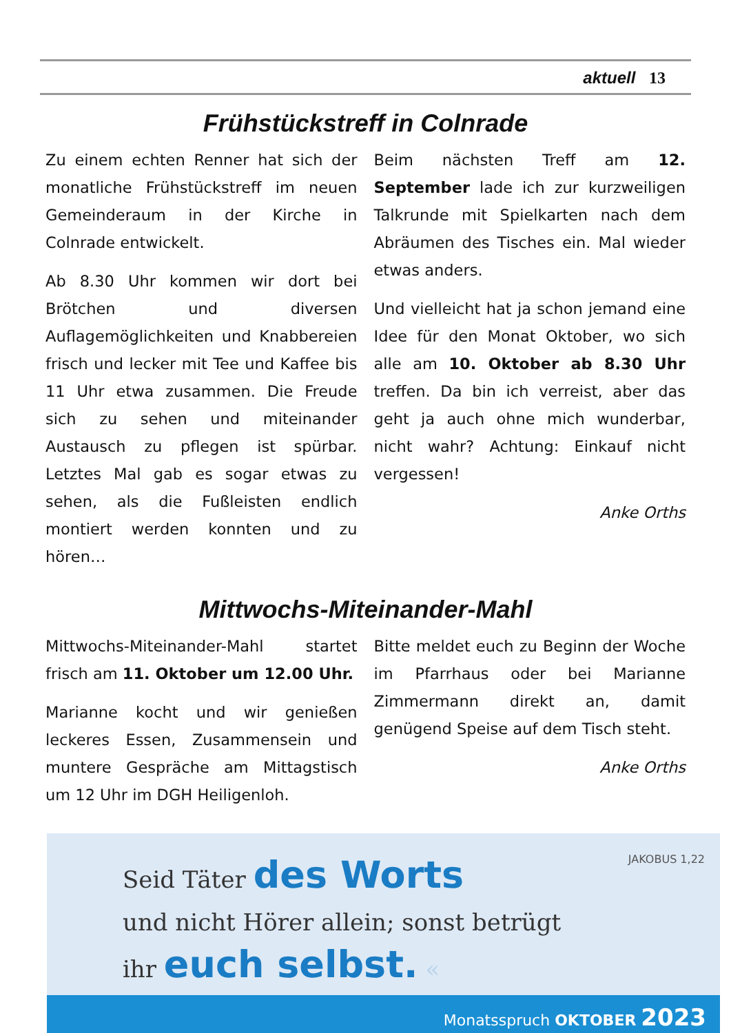aktuell 13
Frühstückstreff in Colnrade
Zu einem echten Renner hat sich der monatliche Frühstückstreff im neuen Gemeinderaum in der Kirche in Colnrade entwickelt.
Ab 8.30 Uhr kommen wir dort bei Brötchen und diversen Auflagemöglichkeiten und Knabbereien frisch und lecker mit Tee und Kaffee bis 11 Uhr etwa zusammen. Die Freude sich zu sehen und miteinander Austausch zu pflegen ist spürbar. Letztes Mal gab es sogar etwas zu sehen, als die Fußleisten endlich montiert werden konnten und zu hören…
Beim nächsten Treff am 12. September lade ich zur kurzweiligen Talkrunde mit Spielkarten nach dem Abräumen des Tisches ein. Mal wieder etwas anders.
Und vielleicht hat ja schon jemand eine Idee für den Monat Oktober, wo sich alle am 10. Oktober ab 8.30 Uhr treffen. Da bin ich verreist, aber das geht ja auch ohne mich wunderbar, nicht wahr? Achtung: Einkauf nicht vergessen!
Anke Orths
Mittwochs-Miteinander-Mahl
Mittwochs-Miteinander-Mahl startet frisch am 11. Oktober um 12.00 Uhr.
Marianne kocht und wir genießen leckeres Essen, Zusammensein und muntere Gespräche am Mittagstisch um 12 Uhr im DGH Heiligenloh.
Bitte meldet euch zu Beginn der Woche im Pfarrhaus oder bei Marianne Zimmermann direkt an, damit genügend Speise auf dem Tisch steht.
Anke Orths
JAKOBUS 1,22
Seid Täter des Worts
und nicht Hörer allein; sonst betrügt
ihr euch selbst. «
Monatsspruch OKTOBER 2023